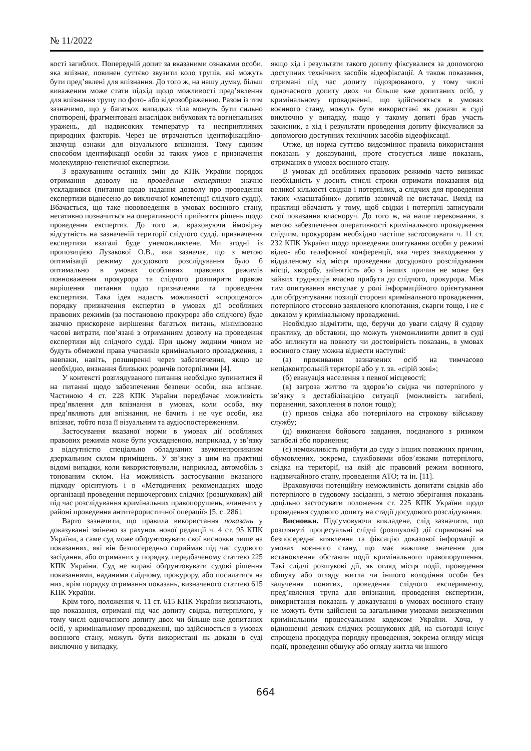№ 11/2022
кості загиблих. Попередній допит за вказаними ознаками особи, яка впізнає, повинен суттєво звузити коло трупів, які можуть бути пред’явлені для впізнання. До того ж, на нашу думку, більш виваженим може стати підхід щодо можливості пред’явлення для впізнання трупу по фото- або відеозображенню. Разом із тим зазначимо, що у багатьох випадках тіла можуть бути сильно спотворені, фрагментовані внаслідок вибухових та вогнепальних уражень, дії надвисоких температур та несприятливих природних факторів. Через це втрачаються ідентифікаційно-значущі ознаки для візуального впізнання. Тому єдиним способом ідентифікації особи за таких умов є призначення молекулярно-генетичної експертизи.
З врахуванням останніх змін до КПК України порядок отримання дозволу на проведення експертизи значно ускладнився (питання щодо надання дозволу про проведення експертизи віднесено до виключної компетенції слідчого судді). Вбачається, що таке нововведення в умовах воєнного стану, негативно позначиться на оперативності прийняття рішень щодо проведення експертиз. До того ж, враховуючи ймовірну відсутність на зазначеній території слідчого судді, призначення експертизи взагалі буде унеможливлене. Ми згодні із пропозицією Лузакової О.В., яка зазначає, що з метою оптимізації режиму досудового розслідування було б оптимально в умовах особливих правових режимів повноваження прокурора та слідчого розширити правом вирішення питання щодо призначення та проведення експертизи. Така ідея надасть можливості «спрощеного» порядку призначення експертиз в умовах дії особливих правових режимів (за постановою прокурора або слідчого) буде значно прискорене вирішення багатьох питань, мінімізовано часові витрати, пов’язані з отриманням дозволу на проведення експертизи від слідчого судді. При цьому жодним чином не будуть обмежені права учасників кримінального провадження, а навпаки, навіть, розширенні через забезпечення, якщо це необхідно, визнання близьких родичів потерпілими [4].
У контексті розглядуваного питання необхідно зупинитися й на питанні щодо забезпечення безпеки особи, яка впізнає. Частиною 4 ст. 228 КПК України передбачає можливість пред’явлення для впізнання в умовах, коли особа, яку пред’являють для впізнання, не бачить і не чує особи, яка впізнає, тобто поза її візуальним та аудіоспостереженням.
Застосування вказаної норми в умовах дії особливих правових режимів може бути ускладненою, наприклад, у зв’язку з відсутністю спеціально обладнаних звуконепроникним дзеркальним склом приміщень. У зв’язку з цим на практиці відомі випадки, коли використовували, наприклад, автомобіль з тонованим склом. На можливість застосування вказаного підходу орієнтують і в «Методичних рекомендаціях щодо організації проведення першочергових слідчих (розшукових) дій під час розслідування кримінальних правопорушень, вчинених у районі проведення антитерористичної операції» [5, с. 286].
Варто зазначити, що правила використання показань у доказуванні змінено за рахунок нової редакції ч. 4 ст. 95 КПК України, а саме суд може обґрунтовувати свої висновки лише на показаннях, які він безпосередньо сприймав під час судового засідання, або отриманих у порядку, передбаченому статтею 225 КПК України. Суд не вправі обґрунтовувати судові рішення показаннями, наданими слідчому, прокурору, або посилатися на них, крім порядку отримання показань, визначеного статтею 615 КПК України.
Крім того, положення ч. 11 ст. 615 КПК України визначають, що показання, отримані під час допиту свідка, потерпілого, у тому числі одночасного допиту двох чи більше вже допитаних осіб, у кримінальному провадженні, що здійснюється в умовах воєнного стану, можуть бути використані як докази в суді виключно у випадку,
якщо хід і результати такого допиту фіксувалися за допомогою доступних технічних засобів відеофіксації. А також показання, отримані під час допиту підозрюваного, у тому числі одночасного допиту двох чи більше вже допитаних осіб, у кримінальному провадженні, що здійснюється в умовах воєнного стану, можуть бути використані як докази в суді виключно у випадку, якщо у такому допиті брав участь захисник, а хід і результати проведення допиту фіксувалися за допомогою доступних технічних засобів відеофіксації.
Отже, ця норма суттєво видозмінює правила використання показань у доказуванні, проте стосується лише показань, отриманих в умовах воєнного стану.
В умовах дії особливих правових режимів часто виникає необхідність у досить стислі строки отримати показання від великої кількості свідків і потерпілих, а слідчих для проведення таких «масштабних» допитів зазвичай не вистачає. Вихід на практиці вбачають у тому, щоб свідки і потерпілі записували свої показання власноруч. До того ж, на наше переконання, з метою забезпечення оперативності кримінального провадження слідчим, прокурорам необхідно частіше застосовувати ч. 11 ст. 232 КПК України щодо проведення опитування особи у режимі відео- або телефонної конференції, яка через знаходження у віддаленому від місця проведення досудового розслідування місці, хворобу, зайнятість або з інших причин не може без зайвих труднощів вчасно прибути до слідчого, прокурора. Між тим опитування виступає у ролі інформаційного орієнтування для обґрунтування позиції сторони кримінального провадження, потерпілого стосовно заявленого клопотання, скарги тощо, і не є доказом у кримінальному провадженні.
Необхідно відмітити, що, беручи до уваги слідчу й судову практику, до обставин, що можуть унеможливити допит в суді або вплинути на повноту чи достовірність показань, в умовах воєнного стану можна віднести наступні:
(а) проживання зазначених осіб на тимчасово непідконтрольній території або у т. зв. «сірій зоні»;
(б) евакуація населення з певної місцевості;
(в) загроза життю та здоров’ю свідка чи потерпілого у зв’язку з дестабілізацією ситуації (можливість загибелі, поранення, захоплення в полон тощо);
(г) призов свідка або потерпілого на строкову військову службу;
(д) виконання бойового завдання, поєднаного з ризиком загибелі або поранення;
(є) неможливість прибути до суду з інших поважних причин, обумовлених, зокрема, службовими обов’язками потерпілого, свідка на території, на якій діє правовий режим воєнного, надзвичайного стану, проведення АТО; та ін. [11].
Враховуючи потенційну неможливість допитати свідків або потерпілого в судовому засіданні, з метою зберігання показань доцільно застосувати положення ст. 225 КПК України щодо проведення судового допиту на стадії досудового розслідування.
Висновки. Підсумовуючи викладене, слід зазначити, що розглянуті процесуальні слідчі (розшукові) дії спрямовані на безпосереднє виявлення та фіксацію доказової інформації в умовах воєнного стану, що має важливе значення для встановлення обставин події кримінального правопорушення. Такі слідчі розшукові дії, як огляд місця події, проведення обшуку або огляду житла чи іншого володіння особи без залучення понятих, проведення слідчого експерименту, пред’явлення трупа для впізнання, проведення експертизи, використання показань у доказуванні в умовах воєнного стану не можуть бути здійснені за загальними умовами визначеними кримінальним процесуальним кодексом України. Хоча, у відношенні деяких слідчих розшукових дій, на сьогодні існує спрощена процедура порядку проведення, зокрема огляду місця події, проведення обшуку або огляду житла чи іншого
664